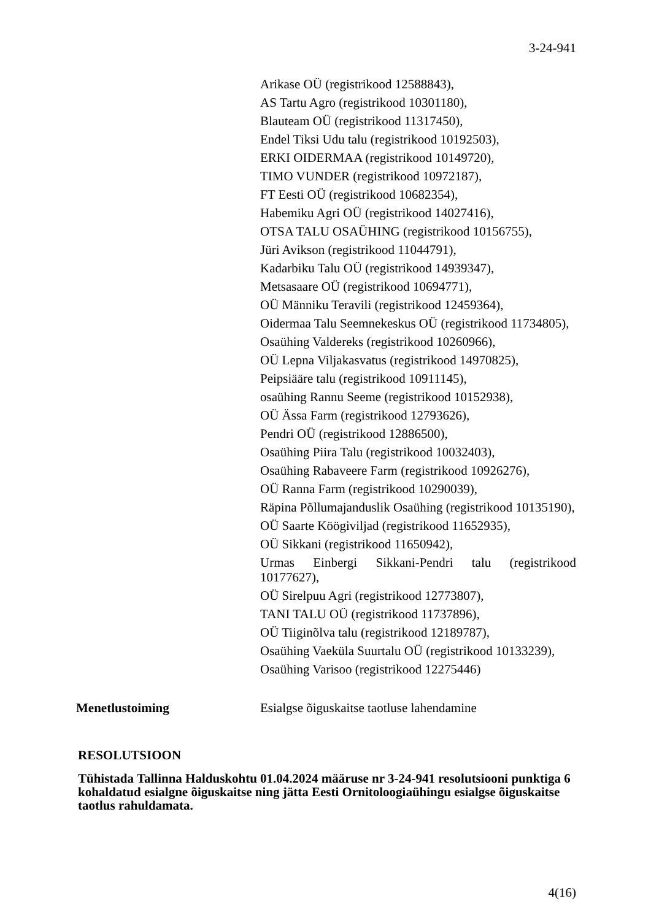3-24-941
Arikase OÜ (registrikood 12588843),
AS Tartu Agro (registrikood 10301180),
Blauteam OÜ (registrikood 11317450),
Endel Tiksi Udu talu (registrikood 10192503),
ERKI OIDERMAA (registrikood 10149720),
TIMO VUNDER (registrikood 10972187),
FT Eesti OÜ (registrikood 10682354),
Habemiku Agri OÜ (registrikood 14027416),
OTSA TALU OSAÜHING (registrikood 10156755),
Jüri Avikson (registrikood 11044791),
Kadarbiku Talu OÜ (registrikood 14939347),
Metsasaare OÜ (registrikood 10694771),
OÜ Männiku Teravili (registrikood 12459364),
Oidermaa Talu Seemnekeskus OÜ (registrikood 11734805),
Osaühing Valdereks (registrikood 10260966),
OÜ Lepna Viljakasvatus (registrikood 14970825),
Peipsiääre talu (registrikood 10911145),
osaühing Rannu Seeme (registrikood 10152938),
OÜ Ässa Farm (registrikood 12793626),
Pendri OÜ (registrikood 12886500),
Osaühing Piira Talu (registrikood 10032403),
Osaühing Rabaveere Farm (registrikood 10926276),
OÜ Ranna Farm (registrikood 10290039),
Räpina Põllumajanduslik Osaühing (registrikood 10135190),
OÜ Saarte Köögiviljad (registrikood 11652935),
OÜ Sikkani (registrikood 11650942),
Urmas Einbergi Sikkani-Pendri talu (registrikood 10177627),
OÜ Sirelpuu Agri (registrikood 12773807),
TANI TALU OÜ (registrikood 11737896),
OÜ Tiiginõlva talu (registrikood 12189787),
Osaühing Vaeküla Suurtalu OÜ (registrikood 10133239),
Osaühing Varisoo (registrikood 12275446)
Menetlustoiming Esialgse õiguskaitse taotluse lahendamine
RESOLUTSIOON
Tühistada Tallinna Halduskohtu 01.04.2024 määruse nr 3-24-941 resolutsiooni punktiga 6 kohaldatud esialgne õiguskaitse ning jätta Eesti Ornitoloogiaühingu esialgse õiguskaitse taotlus rahuldamata.
4(16)